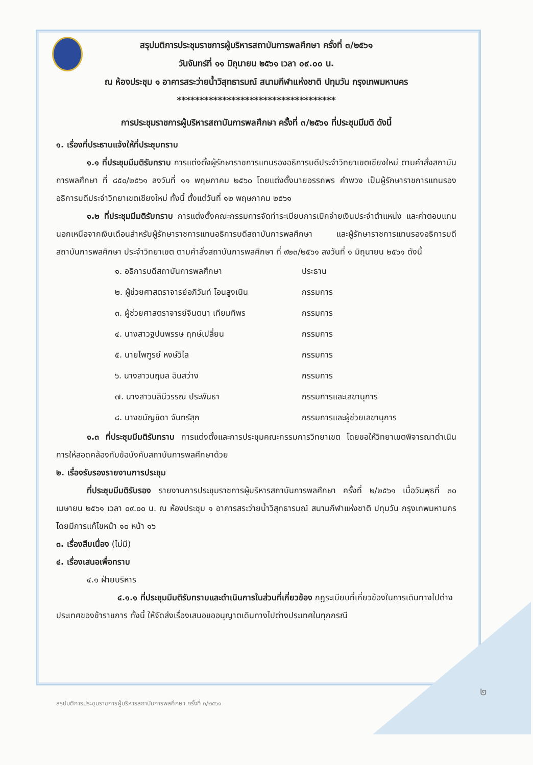สรุปมติการประชุมราชการผู้บริหารสถาบันการพลศึกษา ครั้งที่ ๓/๒๕๖๑
วันจันทร์ที่ ๑๑ มิถุนายน ๒๕๖๑ เวลา ๐๙.๐๐ น.
ณ ห้องประชุม ๑ อาคารสระว่ายน้ำวิสุทธารมณ์ สนามกีฬาแห่งชาติ ปทุมวัน กรุงเทพมหานคร
***********************************
การประชุมราชการผู้บริหารสถาบันการพลศึกษา ครั้งที่ ๓/๒๕๖๑ ที่ประชุมมีมติ ดังนี้
๑. เรื่องที่ประธานแจ้งให้ที่ประชุมทราบ
๑.๑ ที่ประชุมมีมติรับทราบ การแต่งตั้งผู้รักษาราชการแทนรองอธิการบดีประจำวิทยาเขตเชียงใหม่ ตามคำสั่งสถาบันการพลศึกษา ที่ ๘๕๐/๒๕๖๑ ลงวันที่ ๑๑ พฤษภาคม ๒๕๖๐ โดยแต่งตั้งนายอรรถพร คำพวง เป็นผู้รักษาราชการแทนรองอธิการบดีประจำวิทยาเขตเชียงใหม่ ทั้งนี้ ตั้งแต่วันที่ ๑๒ พฤษภาคม ๒๕๖๑
๑.๒ ที่ประชุมมีมติรับทราบ การแต่งตั้งคณะกรรมการจัดทำระเบียบการเบิกจ่ายเงินประจำตำแหน่ง และค่าตอบแทนนอกเหนือจากเงินเดือนสำหรับผู้รักษาราชการแทนอธิการบดีสถาบันการพลศึกษา และผู้รักษาราชการแทนรองอธิการบดีสถาบันการพลศึกษา ประจำวิทยาเขต ตามคำสั่งสถาบันการพลศึกษา ที่ ๙๒๓/๒๕๖๑ ลงวันที่ ๑ มิถุนายน ๒๕๖๑ ดังนี้
| ๑. อธิการบดีสถาบันการพลศึกษา | ประธาน |
| ๒. ผู้ช่วยศาสตราจารย์อภิวันท์ โอนสูงเนิน | กรรมการ |
| ๓. ผู้ช่วยศาสตราจารย์จินตนา เทียมทิพร | กรรมการ |
| ๔. นางสาวฐปนพรรษ ฤกษ์เปลี่ยน | กรรมการ |
| ๕. นายไพฑูรย์ หงษ์วิไล | กรรมการ |
| ๖. นางสาวนฤมล อินสว่าง | กรรมการ |
| ๗. นางสาวนลินีวรรณ ประพันธา | กรรมการและเลขานุการ |
| ๘. นางชนัญชิดา จันทร์สุก | กรรมการและผู้ช่วยเลขานุการ |
๑.๓ ที่ประชุมมีมติรับทราบ การแต่งตั้งและการประชุมคณะกรรมการวิทยาเขต โดยขอให้วิทยาเขตพิจารณาดำเนินการให้สอดคล้องกับข้อบังคับสถาบันการพลศึกษาด้วย
๒. เรื่องรับรองรายงานการประชุม
ที่ประชุมมีมติรับรอง รายงานการประชุมราชการผู้บริหารสถาบันการพลศึกษา ครั้งที่ ๒/๒๕๖๑ เมื่อวันพุธที่ ๓๐ เมษายน ๒๕๖๑ เวลา ๐๙.๐๐ น. ณ ห้องประชุม ๑ อาคารสระว่ายน้ำวิสุทธารมณ์ สนามกีฬาแห่งชาติ ปทุมวัน กรุงเทพมหานคร โดยมีการแก้ไขหน้า ๑๐ หน้า ๑๖
๓. เรื่องสืบเนื่อง (ไม่มี)
๔. เรื่องเสนอเพื่อทราบ
๔.๑ ฝ่ายบริหาร
๔.๑.๑ ที่ประชุมมีมติรับทราบและดำเนินการในส่วนที่เกี่ยวข้อง กฎระเบียบที่เกี่ยวข้องในการเดินทางไปต่างประเทศของข้าราชการ ทั้งนี้ ให้จัดส่งเรื่องเสนอขออนุญาตเดินทางไปต่างประเทศในทุกกรณี
๒
สรุปมติการประชุมราชการผู้บริหารสถาบันการพลศึกษา ครั้งที่ ๓/๒๕๖๑